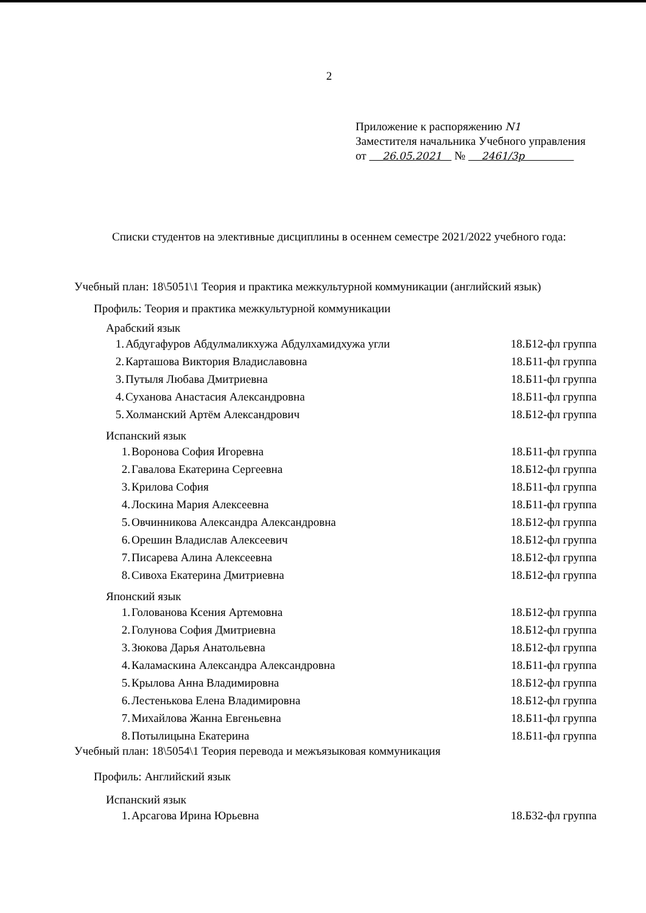2
Приложение к распоряжению N1
Заместителя начальника Учебного управления
от 26.05.2021 № 2461/3р
Списки студентов на элективные дисциплины в осеннем семестре 2021/2022 учебного года:
Учебный план: 18\5051\1 Теория и практика межкультурной коммуникации (английский язык)
Профиль: Теория и практика межкультурной коммуникации
Арабский язык
| 1. | Абдугафуров Абдулмаликхужа Абдулхамидхужа угли | 18.Б12-фл группа |
| 2. | Карташова Виктория Владиславовна | 18.Б11-фл группа |
| 3. | Путыля Любава Дмитриевна | 18.Б11-фл группа |
| 4. | Суханова Анастасия Александровна | 18.Б11-фл группа |
| 5. | Холманский Артём Александрович | 18.Б12-фл группа |
Испанский язык
| 1. | Воронова София Игоревна | 18.Б11-фл группа |
| 2. | Гавалова Екатерина Сергеевна | 18.Б12-фл группа |
| 3. | Крилова София | 18.Б11-фл группа |
| 4. | Лоскина Мария Алексеевна | 18.Б11-фл группа |
| 5. | Овчинникова Александра Александровна | 18.Б12-фл группа |
| 6. | Орешин Владислав Алексеевич | 18.Б12-фл группа |
| 7. | Писарева Алина Алексеевна | 18.Б12-фл группа |
| 8. | Сивоха Екатерина Дмитриевна | 18.Б12-фл группа |
Японский язык
| 1. | Голованова Ксения Артемовна | 18.Б12-фл группа |
| 2. | Голунова София Дмитриевна | 18.Б12-фл группа |
| 3. | Зюкова Дарья Анатольевна | 18.Б12-фл группа |
| 4. | Каламаскина Александра Александровна | 18.Б11-фл группа |
| 5. | Крылова Анна Владимировна | 18.Б12-фл группа |
| 6. | Лестенькова Елена Владимировна | 18.Б12-фл группа |
| 7. | Михайлова Жанна Евгеньевна | 18.Б11-фл группа |
| 8. | Потылицына Екатерина | 18.Б11-фл группа |
Учебный план: 18\5054\1 Теория перевода и межъязыковая коммуникация
Профиль: Английский язык
Испанский язык
| 1. | Арсагова Ирина Юрьевна | 18.Б32-фл группа |